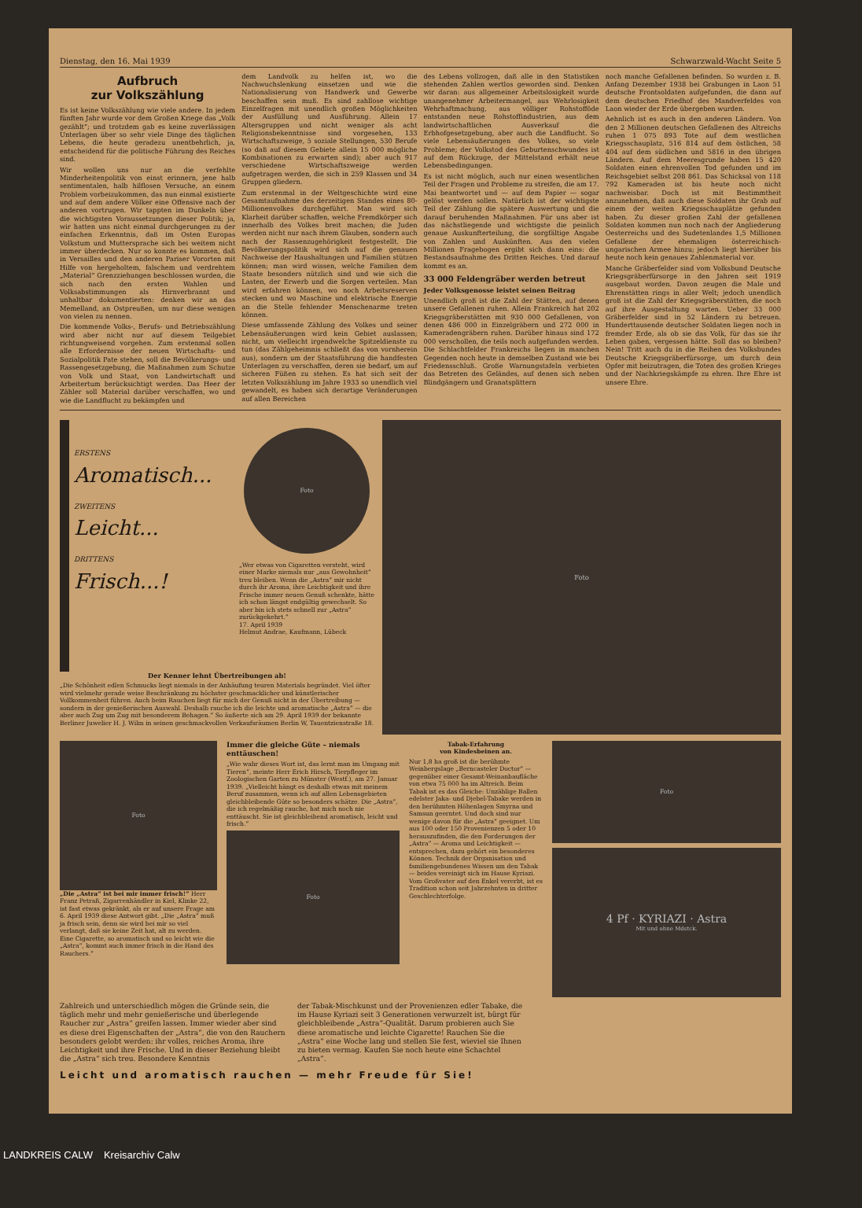Dienstag, den 16. Mai 1939 Schwarzwald-Wacht Seite 5
Aufbruch
zur Volkszählung
Es ist keine Volkszählung wie viele andere. In jedem fünften Jahr wurde vor dem Großen Kriege das „Volk gezählt“; und trotzdem gab es keine zuverlässigen Unterlagen über so sehr viele Dinge des täglichen Lebens, die heute geradezu unentbehrlich, ja, entscheidend für die politische Führung des Reiches sind.
Wir wollen uns nur an die verfehlte Minderheitenpolitik von einst erinnern, jene halb sentimentalen, halb hilflosen Versuche, an einem Problem vorbeizukommen, das nun einmal existierte und auf dem andere Völker eine Offensive nach der anderen vortrugen. Wir tappten im Dunkeln über die wichtigsten Voraussetzungen dieser Politik; ja, wir hatten uns nicht einmal durchgerungen zu der einfachen Erkenntnis, daß im Osten Europas Volkstum und Muttersprache sich bei weitem nicht immer überdecken. Nur so konnte es kommen, daß in Versailles und den anderen Pariser Vororten mit Hilfe von hergeholtem, falschem und verdrehtem „Material“ Grenzziehungen beschlossen wurden, die sich nach den ersten Wahlen und Volksabstimmungen als Hirnverbrannt und unhaltbar dokumentierten: denken wir an das Memelland, an Ostpreußen, um nur diese wenigen von vielen zu nennen.
Die kommende Volks-, Berufs- und Betriebszählung wird aber nicht nur auf diesem Teilgebiet richtungweisend vorgehen. Zum erstenmal sollen alle Erfordernisse der neuen Wirtschafts- und Sozialpolitik Pate stehen, soll die Bevölkerungs- und Rassengesetzgebung, die Maßnahmen zum Schutze von Volk und Staat, von Landwirtschaft und Arbeitertum berücksichtigt werden. Das Heer der Zähler soll Material darüber verschaffen, wo und wie die Landflucht zu bekämpfen und
dem Landvolk zu helfen ist, wo die Nachwuchslenkung einsetzen und wie die Nationalisierung von Handwerk und Gewerbe beschaffen sein muß. Es sind zahllose wichtige Einzelfragen mit unendlich großen Möglichkeiten der Ausfüllung und Ausführung. Allein 17 Altersgruppen und nicht weniger als acht Religionsbekenntnisse sind vorgesehen, 133 Wirtschaftszweige, 5 soziale Stellungen, 530 Berufe (so daß auf diesem Gebiete allein 15 000 mögliche Kombinationen zu erwarten sind); aber auch 917 verschiedene Wirtschaftszweige werden aufgetragen werden, die sich in 259 Klassen und 34 Gruppen gliedern.
Zum erstenmal in der Weltgeschichte wird eine Gesamtaufnahme des derzeitigen Standes eines 80-Millionenvolkes durchgeführt. Man wird sich Klarheit darüber schaffen, welche Fremdkörper sich innerhalb des Volkes breit machen; die Juden werden nicht nur nach ihrem Glauben, sondern auch nach der Rassenzugehörigkeit festgestellt. Die Bevölkerungspolitik wird sich auf die genauen Nachweise der Haushaltungen und Familien stützen können; man wird wissen, welche Familien dem Staate besonders nützlich sind und wie sich die Lasten, der Erwerb und die Sorgen verteilen. Man wird erfahren können, wo noch Arbeitsreserven stecken und wo Maschine und elektrische Energie an die Stelle fehlender Menschenarme treten können.
Diese umfassende Zählung des Volkes und seiner Lebensäußerungen wird kein Gebiet auslassen; nicht, um vielleicht irgendwelche Spitzeldienste zu tun (das Zählgeheimnis schließt das von vornherein aus), sondern um der Staatsführung die handfesten Unterlagen zu verschaffen, deren sie bedarf, um auf sicheren Füßen zu stehen. Es hat sich seit der letzten Volkszählung im Jahre 1933 so unendlich viel gewandelt, es haben sich derartige Veränderungen auf allen Bereichen
des Lebens vollzogen, daß alle in den Statistiken stehenden Zahlen wertlos geworden sind. Denken wir daran: aus allgemeiner Arbeitslosigkeit wurde unangenehmer Arbeitermangel, aus Wehrlosigkeit Wehrhaftmachung, aus völliger Rohstofföde entstanden neue Rohstoffindustrien, aus dem landwirtschaftlichen Ausverkauf die Erbhofgesetzgebung, aber auch die Landflucht. So viele Lebensäußerungen des Volkes, so viele Probleme; der Volkstod des Geburtenschwundes ist auf dem Rückzuge, der Mittelstand erhält neue Lebensbedingungen.
Es ist nicht möglich, auch nur einen wesentlichen Teil der Fragen und Probleme zu streifen, die am 17. Mai beantwortet und — auf dem Papier — sogar gelöst werden sollen. Natürlich ist der wichtigste Teil der Zählung die spätere Auswertung und die darauf beruhenden Maßnahmen. Für uns aber ist das nächstliegende und wichtigste die peinlich genaue Auskunfterteilung, die sorgfältige Angabe von Zahlen und Auskünften. Aus den vielen Millionen Fragebogen ergibt sich dann eins: die Bestandsaufnahme des Dritten Reiches. Und darauf kommt es an.
33 000 Feldengräber werden betreut
Jeder Volksgenosse leistet seinen Beitrag
Unendlich groß ist die Zahl der Stätten, auf denen unsere Gefallenen ruhen. Allein Frankreich hat 202 Kriegsgräberstätten mit 930 000 Gefallenen, von denen 486 000 in Einzelgräbern und 272 000 in Kameradengräbern ruhen. Darüber hinaus sind 172 000 verschollen, die teils noch aufgefunden werden. Die Schlachtfelder Frankreichs liegen in manchen Gegenden noch heute in demselben Zustand wie bei Friedensschluß. Große Warnungstafeln verbieten das Betreten des Geländes, auf denen sich neben Blindgängern und Granatsplittern
noch manche Gefallenen befinden. So wurden z. B. Anfang Dezember 1938 bei Grabungen in Laon 51 deutsche Frontsoldaten aufgefunden, die dann auf dem deutschen Friedhof des Mandverfeldes von Laon wieder der Erde übergeben wurden.
Aehnlich ist es auch in den anderen Ländern. Von den 2 Millionen deutschen Gefallenen des Altreichs ruhen 1 075 893 Tote auf dem westlichen Kriegsschauplatz, 516 814 auf dem östlichen, 58 404 auf dem südlichen und 5816 in den übrigen Ländern. Auf dem Meeresgrunde haben 15 420 Soldaten einen ehrenvollen Tod gefunden und im Reichsgebiet selbst 208 861. Das Schicksal von 118 792 Kameraden ist bis heute noch nicht nachweisbar. Doch ist mit Bestimmtheit anzunehmen, daß auch diese Soldaten ihr Grab auf einem der weiten Kriegsschauplätze gefunden haben. Zu dieser großen Zahl der gefallenen Soldaten kommen nun noch nach der Angliederung Oesterreichs und des Sudetenlandes 1,5 Millionen Gefallene der ehemaligen österreichisch-ungarischen Armee hinzu; jedoch liegt hierüber bis heute noch kein genaues Zahlenmaterial vor.
Manche Gräberfelder sind vom Volksbund Deutsche Kriegsgräberfürsorge in den Jahren seit 1919 ausgebaut worden. Davon zeugen die Male und Ehrenstätten rings in aller Welt; jedoch unendlich groß ist die Zahl der Kriegsgräberstätten, die noch auf ihre Ausgestaltung warten. Ueber 33 000 Gräberfelder sind in 52 Ländern zu betreuen. Hunderttausende deutscher Soldaten liegen noch in fremder Erde, als ob sie das Volk, für das sie ihr Leben gaben, vergessen hätte. Soll das so bleiben? Nein! Tritt auch du in die Reihen des Volksbundes Deutsche Kriegsgräberfürsorge, um durch dein Opfer mit beizutragen, die Toten des großen Krieges und der Nachkriegskämpfe zu ehren. Ihre Ehre ist unsere Ehre.
ERSTENS
Aromatisch...
ZWEITENS
Leicht...
DRITTENS
Frisch...!
Foto
„Wer etwas von Cigaretten versteht, wird einer Marke niemals nur „aus Gewohnheit“ treu bleiben. Wenn die „Astra“ mir nicht durch ihr Aroma, ihre Leichtigkeit und ihre Frische immer neuen Genuß schenkte, hätte ich schon längst endgültig gewechselt. So aber bin ich stets schnell zur „Astra“ zurückgekehrt.“
17. April 1939
Helmut Andrae, Kaufmann, Lübeck
Der Kenner lehnt Übertreibungen ab!
„Die Schönheit edlen Schmucks liegt niemals in der Anhäufung teuren Materials begründet. Viel öfter wird vielmehr gerade weise Beschränkung zu höchster geschmacklicher und künstlerischer Vollkommenheit führen. Auch beim Rauchen liegt für mich der Genuß nicht in der Übertreibung — sondern in der genießerischen Auswahl. Deshalb rauche ich die leichte und aromatische „Astra“ — die aber auch Zug um Zug mit besonderem Behagen.“ So äußerte sich am 29. April 1939 der bekannte Berliner Juwelier H. J. Wilm in seinen geschmackvollen Verkaufsräumen Berlin W, Tauentzienstraße 18.
Foto
Foto
„Die „Astra“ ist bei mir immer frisch!“ Herr Franz Petraß, Zigarrenhändler in Kiel, Klinke 22, ist fast etwas gekränkt, als er auf unsere Frage am 6. April 1939 diese Antwort gibt. „Die „Astra“ muß ja frisch sein, denn sie wird bei mir so viel verlangt, daß sie keine Zeit hat, alt zu werden. Eine Cigarette, so aromatisch und so leicht wie die „Astra“, kommt auch immer frisch in die Hand des Rauchers.“
Immer die gleiche Güte – niemals enttäuschen!
„Wie wahr dieses Wort ist, das lernt man im Umgang mit Tieren“, meinte Herr Erich Hirsch, Tierpfleger im Zoologischen Garten zu Münster (Westf.), am 27. Januar 1939. „Vielleicht hängt es deshalb etwas mit meinem Beruf zusammen, wenn ich auf allen Lebensgebieten gleichbleibende Güte so besonders schätze. Die „Astra“, die ich regelmäßig rauche, hat mich noch nie enttäuscht. Sie ist gleichbleibend aromatisch, leicht und frisch.“
Foto
Tabak-Erfahrung
von Kindesbeinen an.
Nur 1,8 ha groß ist die berühmte Weinbergslage „Berncasteler Doctor“ — gegenüber einer Gesamt-Weinanbaufläche von etwa 75 000 ha im Altreich. Beim Tabak ist es das Gleiche: Unzählige Ballen edelster Jaka- und Djebel-Tabake werden in den berühmten Höhenlagen Smyrna und Samsun geerntet. Und doch sind nur wenige davon für die „Astra“ geeignet. Um aus 100 oder 150 Provenienzen 5 oder 10 herauszufinden, die den Forderungen der „Astra“ — Aroma und Leichtigkeit — entsprechen, dazu gehört ein besonderes Können. Technik der Organisation und familiengebundenes Wissen um den Tabak — beides vereinigt sich im Hause Kyriazi. Vom Großvater auf den Enkel vererbt, ist es Tradition schon seit Jahrzehnten in dritter Geschlechterfolge.
Foto
4 Pf · KYRIAZI · Astra
Mit und ohne Mdstck.
Zahlreich und unterschiedlich mögen die Gründe sein, die täglich mehr und mehr genießerische und überlegende Raucher zur „Astra“ greifen lassen. Immer wieder aber sind es diese drei Eigenschaften der „Astra“, die von den Rauchern besonders gelobt werden: ihr volles, reiches Aroma, ihre Leichtigkeit und ihre Frische. Und in dieser Beziehung bleibt die „Astra“ sich treu. Besondere Kenntnis
der Tabak-Mischkunst und der Provenienzen edler Tabake, die im Hause Kyriazi seit 3 Generationen verwurzelt ist, bürgt für gleichbleibende „Astra“-Qualität. Darum probieren auch Sie diese aromatische und leichte Cigarette! Rauchen Sie die „Astra“ eine Woche lang und stellen Sie fest, wieviel sie Ihnen zu bieten vermag. Kaufen Sie noch heute eine Schachtel „Astra“.
Leicht und aromatisch rauchen — mehr Freude für Sie!
LANDKREIS CALW Kreisarchiv Calw